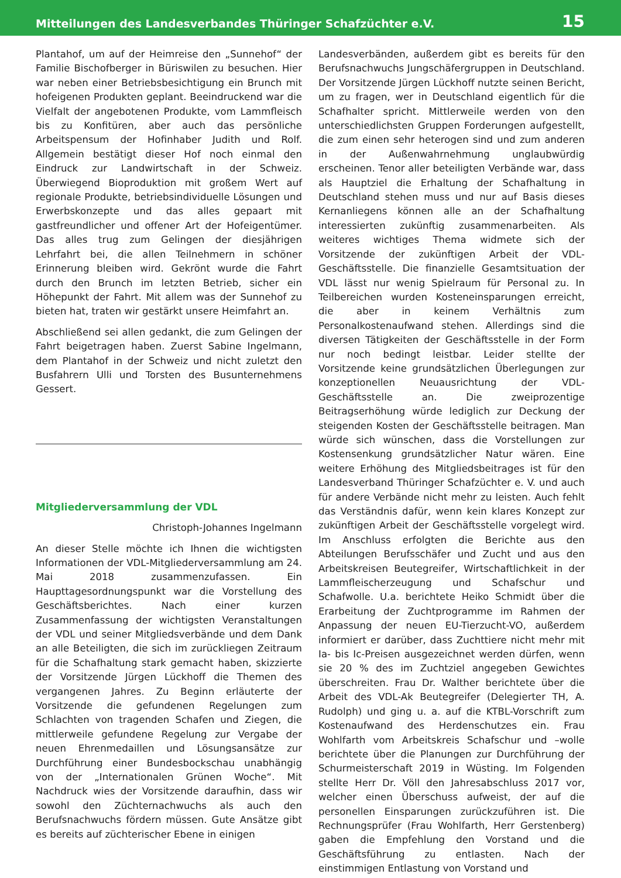Mitteilungen des Landesverbandes Thüringer Schafzüchter e.V. 15
Plantahof, um auf der Heimreise den „Sunnehof“ der Familie Bischofberger in Büriswilen zu besuchen. Hier war neben einer Betriebsbesichtigung ein Brunch mit hofeigenen Produkten geplant. Beeindruckend war die Vielfalt der angebotenen Produkte, vom Lammfleisch bis zu Konfitüren, aber auch das persönliche Arbeitspensum der Hofinhaber Judith und Rolf. Allgemein bestätigt dieser Hof noch einmal den Eindruck zur Landwirtschaft in der Schweiz. Überwiegend Bioproduktion mit großem Wert auf regionale Produkte, betriebsindividuelle Lösungen und Erwerbskonzepte und das alles gepaart mit gastfreundlicher und offener Art der Hofeigentümer. Das alles trug zum Gelingen der diesjährigen Lehrfahrt bei, die allen Teilnehmern in schöner Erinnerung bleiben wird. Gekrönt wurde die Fahrt durch den Brunch im letzten Betrieb, sicher ein Höhepunkt der Fahrt. Mit allem was der Sunnehof zu bieten hat, traten wir gestärkt unsere Heimfahrt an.
Abschließend sei allen gedankt, die zum Gelingen der Fahrt beigetragen haben. Zuerst Sabine Ingelmann, dem Plantahof in der Schweiz und nicht zuletzt den Busfahrern Ulli und Torsten des Busunternehmens Gessert.
Mitgliederversammlung der VDL
Christoph-Johannes Ingelmann
An dieser Stelle möchte ich Ihnen die wichtigsten Informationen der VDL-Mitgliederversammlung am 24. Mai 2018 zusammenzufassen. Ein Haupttagesordnungspunkt war die Vorstellung des Geschäftsberichtes. Nach einer kurzen Zusammenfassung der wichtigsten Veranstaltungen der VDL und seiner Mitgliedsverbände und dem Dank an alle Beteiligten, die sich im zurückliegen Zeitraum für die Schafhaltung stark gemacht haben, skizzierte der Vorsitzende Jürgen Lückhoff die Themen des vergangenen Jahres. Zu Beginn erläuterte der Vorsitzende die gefundenen Regelungen zum Schlachten von tragenden Schafen und Ziegen, die mittlerweile gefundene Regelung zur Vergabe der neuen Ehrenmedaillen und Lösungsansätze zur Durchführung einer Bundesbockschau unabhängig von der „Internationalen Grünen Woche“. Mit Nachdruck wies der Vorsitzende daraufhin, dass wir sowohl den Züchternachwuchs als auch den Berufsnachwuchs fördern müssen. Gute Ansätze gibt es bereits auf züchterischer Ebene in einigen
Landesverbänden, außerdem gibt es bereits für den Berufsnachwuchs Jungschäfergruppen in Deutschland. Der Vorsitzende Jürgen Lückhoff nutzte seinen Bericht, um zu fragen, wer in Deutschland eigentlich für die Schafhalter spricht. Mittlerweile werden von den unterschiedlichsten Gruppen Forderungen aufgestellt, die zum einen sehr heterogen sind und zum anderen in der Außenwahrnehmung unglaubwürdig erscheinen. Tenor aller beteiligten Verbände war, dass als Hauptziel die Erhaltung der Schafhaltung in Deutschland stehen muss und nur auf Basis dieses Kernanliegens können alle an der Schafhaltung interessierten zukünftig zusammenarbeiten. Als weiteres wichtiges Thema widmete sich der Vorsitzende der zukünftigen Arbeit der VDL-Geschäftsstelle. Die finanzielle Gesamtsituation der VDL lässt nur wenig Spielraum für Personal zu. In Teilbereichen wurden Kosteneinsparungen erreicht, die aber in keinem Verhältnis zum Personalkostenaufwand stehen. Allerdings sind die diversen Tätigkeiten der Geschäftsstelle in der Form nur noch bedingt leistbar. Leider stellte der Vorsitzende keine grundsätzlichen Überlegungen zur konzeptionellen Neuausrichtung der VDL-Geschäftsstelle an. Die zweiprozentige Beitragserhöhung würde lediglich zur Deckung der steigenden Kosten der Geschäftsstelle beitragen. Man würde sich wünschen, dass die Vorstellungen zur Kostensenkung grundsätzlicher Natur wären. Eine weitere Erhöhung des Mitgliedsbeitrages ist für den Landesverband Thüringer Schafzüchter e. V. und auch für andere Verbände nicht mehr zu leisten. Auch fehlt das Verständnis dafür, wenn kein klares Konzept zur zukünftigen Arbeit der Geschäftsstelle vorgelegt wird. Im Anschluss erfolgten die Berichte aus den Abteilungen Berufsschäfer und Zucht und aus den Arbeitskreisen Beutegreifer, Wirtschaftlichkeit in der Lammfleischerzeugung und Schafschur und Schafwolle. U.a. berichtete Heiko Schmidt über die Erarbeitung der Zuchtprogramme im Rahmen der Anpassung der neuen EU-Tierzucht-VO, außerdem informiert er darüber, dass Zuchttiere nicht mehr mit Ia- bis Ic-Preisen ausgezeichnet werden dürfen, wenn sie 20 % des im Zuchtziel angegeben Gewichtes überschreiten. Frau Dr. Walther berichtete über die Arbeit des VDL-Ak Beutegreifer (Delegierter TH, A. Rudolph) und ging u. a. auf die KTBL-Vorschrift zum Kostenaufwand des Herdenschutzes ein. Frau Wohlfarth vom Arbeitskreis Schafschur und –wolle berichtete über die Planungen zur Durchführung der Schurmeisterschaft 2019 in Wüsting. Im Folgenden stellte Herr Dr. Völl den Jahresabschluss 2017 vor, welcher einen Überschuss aufweist, der auf die personellen Einsparungen zurückzuführen ist. Die Rechnungsprüfer (Frau Wohlfarth, Herr Gerstenberg) gaben die Empfehlung den Vorstand und die Geschäftsführung zu entlasten. Nach der einstimmigen Entlastung von Vorstand und